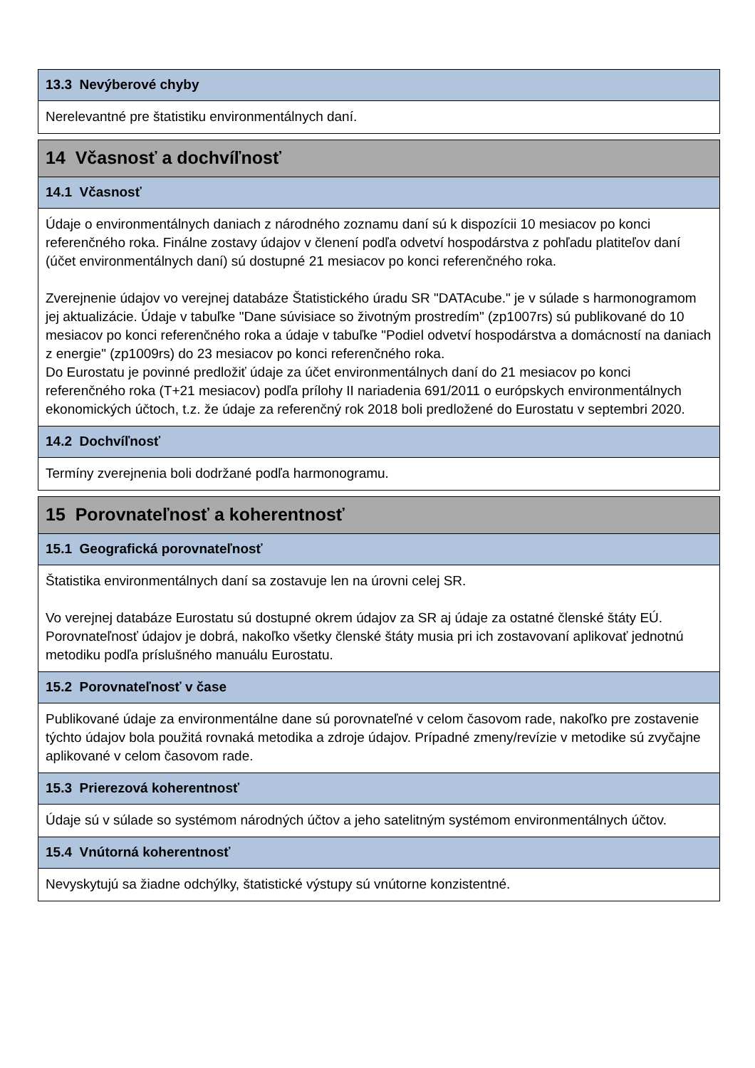13.3 Nevýberové chyby
Nerelevantné pre štatistiku environmentálnych daní.
14 Včasnosť a dochvíľnosť
14.1 Včasnosť
Údaje o environmentálnych daniach z národného zoznamu daní sú k dispozícii 10 mesiacov po konci referenčného roka. Finálne zostavy údajov v členení podľa odvetví hospodárstva z pohľadu platiteľov daní (účet environmentálnych daní) sú dostupné 21 mesiacov po konci referenčného roka.
Zverejnenie údajov vo verejnej databáze Štatistického úradu SR "DATAcube." je v súlade s harmonogramom jej aktualizácie. Údaje v tabuľke "Dane súvisiace so životným prostredím" (zp1007rs) sú publikované do 10 mesiacov po konci referenčného roka a údaje v tabuľke "Podiel odvetví hospodárstva a domácností na daniach z energie" (zp1009rs) do 23 mesiacov po konci referenčného roka.
Do Eurostatu je povinné predložiť údaje za účet environmentálnych daní do 21 mesiacov po konci referenčného roka (T+21 mesiacov) podľa prílohy II nariadenia 691/2011 o európskych environmentálnych ekonomických účtoch, t.z. že údaje za referenčný rok 2018 boli predložené do Eurostatu v septembri 2020.
14.2 Dochvíľnosť
Termíny zverejnenia boli dodržané podľa harmonogramu.
15 Porovnateľnosť a koherentnosť
15.1 Geografická porovnateľnosť
Štatistika environmentálnych daní sa zostavuje len na úrovni celej SR.
Vo verejnej databáze Eurostatu sú dostupné okrem údajov za SR aj údaje za ostatné členské štáty EÚ. Porovnateľnosť údajov je dobrá, nakoľko všetky členské štáty musia pri ich zostavovaní aplikovať jednotnú metodiku podľa príslušného manuálu Eurostatu.
15.2 Porovnateľnosť v čase
Publikované údaje za environmentálne dane sú porovnateľné v celom časovom rade, nakoľko pre zostavenie týchto údajov bola použitá rovnaká metodika a zdroje údajov. Prípadné zmeny/revízie v metodike sú zvyčajne aplikované v celom časovom rade.
15.3 Prierezová koherentnosť
Údaje sú v súlade so systémom národných účtov a jeho satelitným systémom environmentálnych účtov.
15.4 Vnútorná koherentnosť
Nevyskytujú sa žiadne odchýlky, štatistické výstupy sú vnútorne konzistentné.